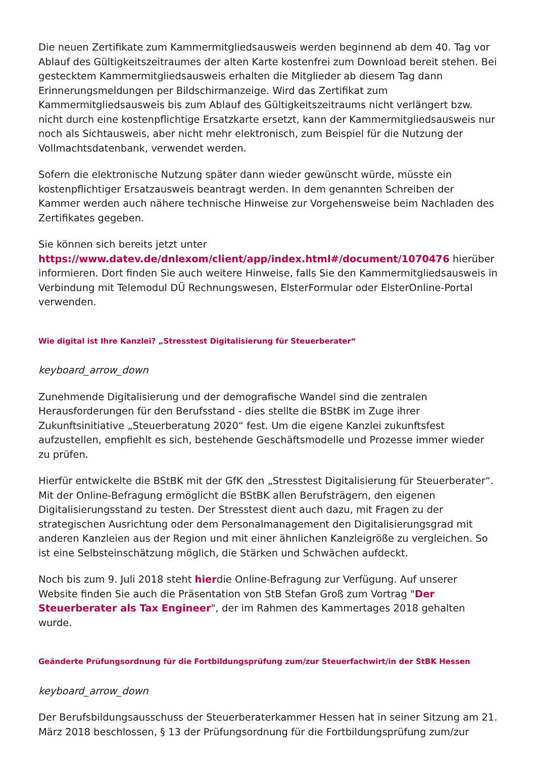Die neuen Zertifikate zum Kammermitgliedsausweis werden beginnend ab dem 40. Tag vor Ablauf des Gültigkeitszeitraumes der alten Karte kostenfrei zum Download bereit stehen. Bei gestecktem Kammermitgliedsausweis erhalten die Mitglieder ab diesem Tag dann Erinnerungsmeldungen per Bildschirmanzeige. Wird das Zertifikat zum Kammermitgliedsausweis bis zum Ablauf des Gültigkeitszeitraums nicht verlängert bzw. nicht durch eine kostenpflichtige Ersatzkarte ersetzt, kann der Kammermitgliedsausweis nur noch als Sichtausweis, aber nicht mehr elektronisch, zum Beispiel für die Nutzung der Vollmachtsdatenbank, verwendet werden.
Sofern die elektronische Nutzung später dann wieder gewünscht würde, müsste ein kostenpflichtiger Ersatzausweis beantragt werden. In dem genannten Schreiben der Kammer werden auch nähere technische Hinweise zur Vorgehensweise beim Nachladen des Zertifikates gegeben.
Sie können sich bereits jetzt unter https://www.datev.de/dnlexom/client/app/index.html#/document/1070476 hierüber informieren. Dort finden Sie auch weitere Hinweise, falls Sie den Kammermitgliedsausweis in Verbindung mit Telemodul DÜ Rechnungswesen, ElsterFormular oder ElsterOnline-Portal verwenden.
Wie digital ist Ihre Kanzlei? „Stresstest Digitalisierung für Steuerberater“
keyboard_arrow_down
Zunehmende Digitalisierung und der demografische Wandel sind die zentralen Herausforderungen für den Berufsstand - dies stellte die BStBK im Zuge ihrer Zukunftsinitiative „Steuerberatung 2020“ fest. Um die eigene Kanzlei zukunftsfest aufzustellen, empfiehlt es sich, bestehende Geschäftsmodelle und Prozesse immer wieder zu prüfen.
Hierfür entwickelte die BStBK mit der GfK den „Stresstest Digitalisierung für Steuerberater“. Mit der Online-Befragung ermöglicht die BStBK allen Berufsträgern, den eigenen Digitalisierungsstand zu testen. Der Stresstest dient auch dazu, mit Fragen zu der strategischen Ausrichtung oder dem Personalmanagement den Digitalisierungsgrad mit anderen Kanzleien aus der Region und mit einer ähnlichen Kanzleigröße zu vergleichen. So ist eine Selbsteinschätzung möglich, die Stärken und Schwächen aufdeckt.
Noch bis zum 9. Juli 2018 steht hierdie Online-Befragung zur Verfügung. Auf unserer Website finden Sie auch die Präsentation von StB Stefan Groß zum Vortrag "Der Steuerberater als Tax Engineer", der im Rahmen des Kammertages 2018 gehalten wurde.
Geänderte Prüfungsordnung für die Fortbildungsprüfung zum/zur Steuerfachwirt/in der StBK Hessen
keyboard_arrow_down
Der Berufsbildungsausschuss der Steuerberaterkammer Hessen hat in seiner Sitzung am 21. März 2018 beschlossen, § 13 der Prüfungsordnung für die Fortbildungsprüfung zum/zur